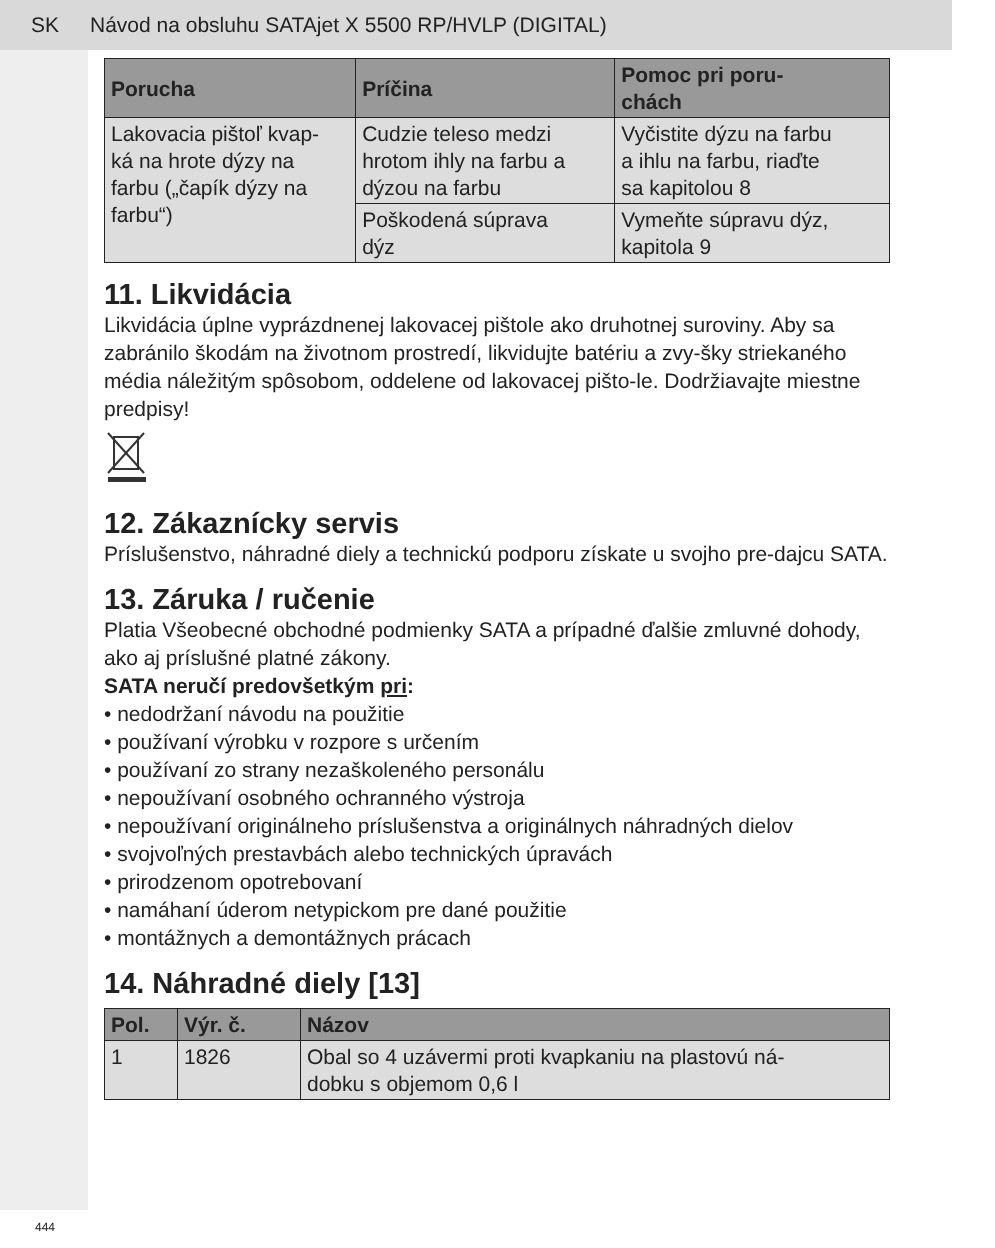SK Návod na obsluhu SATAjet X 5500 RP/HVLP (DIGITAL)
| Porucha | Príčina | Pomoc pri poru- chách |
| --- | --- | --- |
| Lakovacia pištoľ kvap- ká na hrote dýzy na farbu („čapík dýzy na farbu“) | Cudzie teleso medzi hrotom ihly na farbu a dýzou na farbu | Vyčistite dýzu na farbu a ihlu na farbu, riaďte sa kapitolou 8 |
| | Poškodená súprava dýz | Vymeňte súpravu dýz, kapitola 9 |
11. Likvidácia
Likvidácia úplne vyprázdnenej lakovacej pištole ako druhotnej suroviny. Aby sa zabránilo škodám na životnom prostredí, likvidujte batériu a zvy-šky striekaného média náležitým spôsobom, oddelene od lakovacej pišto-le. Dodržiavajte miestne predpisy!
12. Zákaznícky servis
Príslušenstvo, náhradné diely a technickú podporu získate u svojho pre-dajcu SATA.
13. Záruka / ručenie
Platia Všeobecné obchodné podmienky SATA a prípadné ďalšie zmluvné dohody, ako aj príslušné platné zákony.
SATA neručí predovšetkým pri:
• nedodržaní návodu na použitie
• používaní výrobku v rozpore s určením
• používaní zo strany nezaškoleného personálu
• nepoužívaní osobného ochranného výstroja
• nepoužívaní originálneho príslušenstva a originálnych náhradných dielov
• svojvoľných prestavbách alebo technických úpravách
• prirodzenom opotrebovaní
• namáhaní úderom netypickom pre dané použitie
• montážnych a demontážnych prácach
14. Náhradné diely [13]
| Pol. | Výr. č. | Názov |
| --- | --- | --- |
| 1 | 1826 | Obal so 4 uzávermi proti kvapkaniu na plastovú ná- dobku s objemom 0,6 l |
444